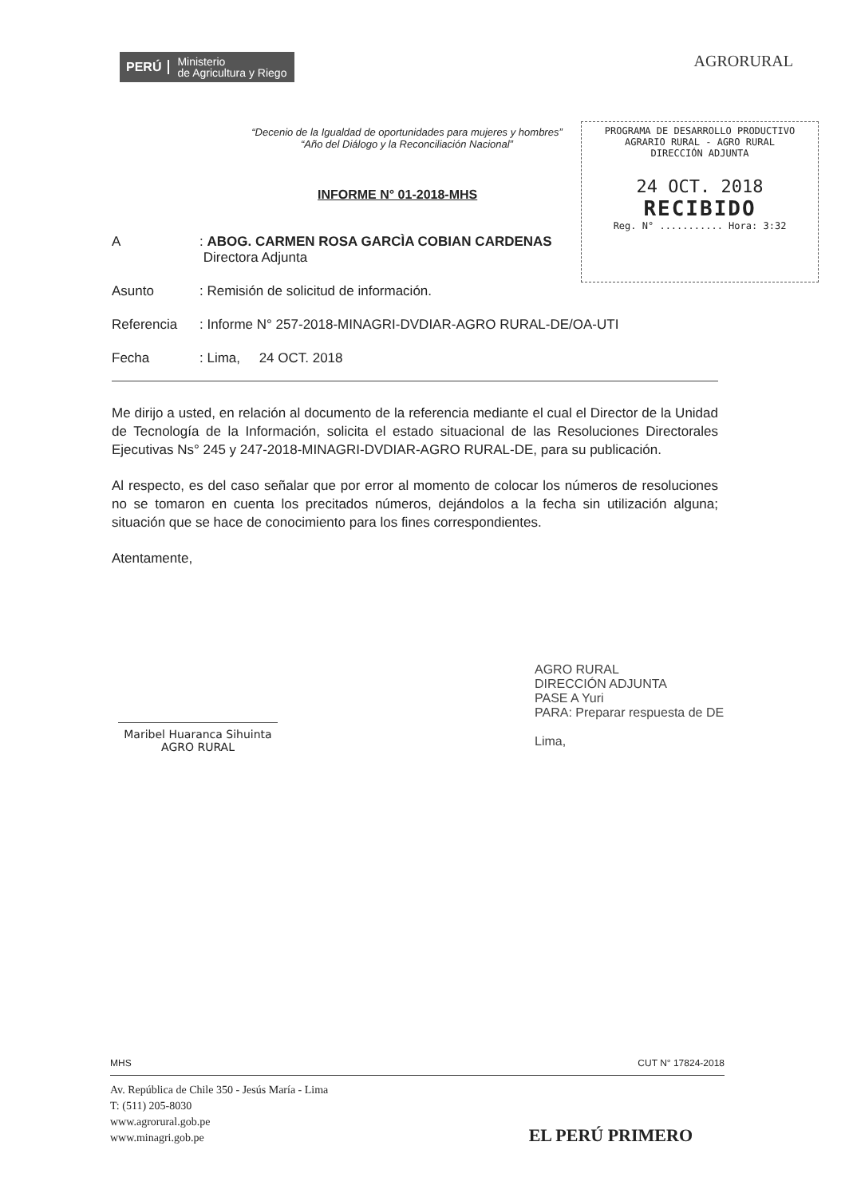PERÚ Ministerio
de Agricultura y Riego
AGRORURAL
“Decenio de la Igualdad de oportunidades para mujeres y hombres”
“Año del Diálogo y la Reconciliación Nacional”
PROGRAMA DE DESARROLLO PRODUCTIVO
AGRARIO RURAL - AGRO RURAL
DIRECCIÓN ADJUNTA
24 OCT. 2018
RECIBIDO
Reg. N° ........... Hora: 3:32
INFORME N° 01-2018-MHS
A : ABOG. CARMEN ROSA GARCÌA COBIAN CARDENAS
Directora Adjunta
Asunto : Remisión de solicitud de información.
Referencia : Informe N° 257-2018-MINAGRI-DVDIAR-AGRO RURAL-DE/OA-UTI
Fecha : Lima, 24 OCT. 2018
Me dirijo a usted, en relación al documento de la referencia mediante el cual el Director de la Unidad de Tecnología de la Información, solicita el estado situacional de las Resoluciones Directorales Ejecutivas Ns° 245 y 247-2018-MINAGRI-DVDIAR-AGRO RURAL-DE, para su publicación.
Al respecto, es del caso señalar que por error al momento de colocar los números de resoluciones no se tomaron en cuenta los precitados números, dejándolos a la fecha sin utilización alguna; situación que se hace de conocimiento para los fines correspondientes.
Atentamente,
Maribel Huaranca Sihuinta
AGRO RURAL
AGRO RURAL
DIRECCIÓN ADJUNTA
PASE A Yuri
PARA: Preparar respuesta de DE
Lima,
MHS CUT N° 17824-2018
Av. República de Chile 350 - Jesús María - Lima
T: (511) 205-8030
www.agrorural.gob.pe
www.minagri.gob.pe
EL PERÚ PRIMERO